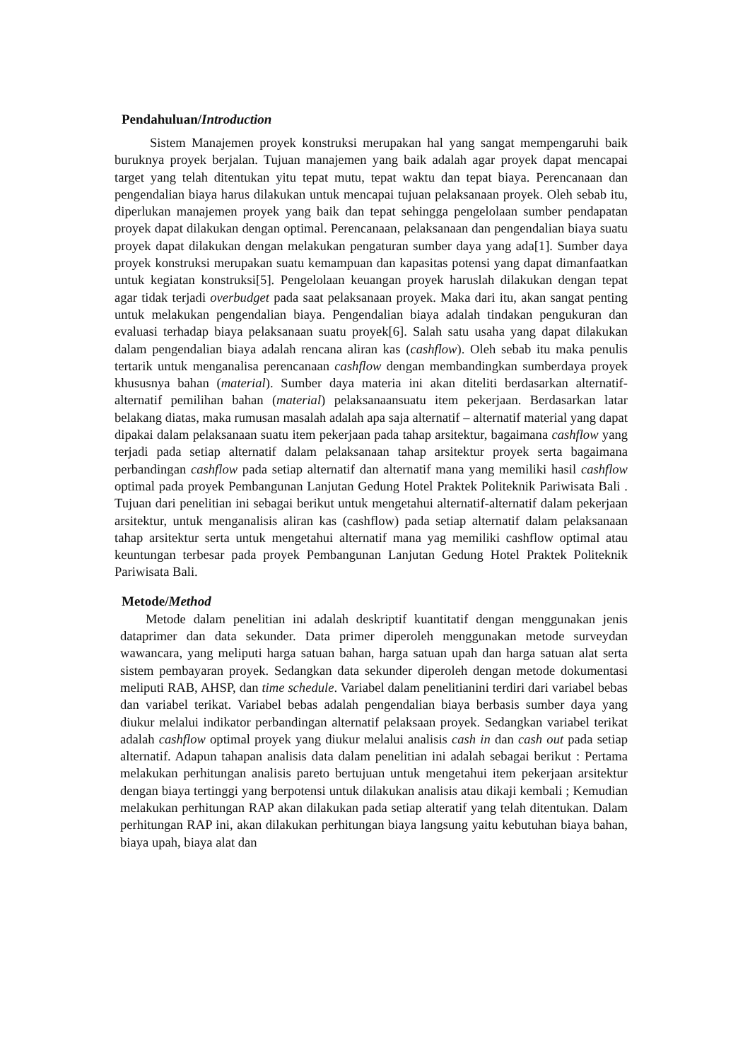Pendahuluan/Introduction
Sistem Manajemen proyek konstruksi merupakan hal yang sangat mempengaruhi baik buruknya proyek berjalan. Tujuan manajemen yang baik adalah agar proyek dapat mencapai target yang telah ditentukan yitu tepat mutu, tepat waktu dan tepat biaya. Perencanaan dan pengendalian biaya harus dilakukan untuk mencapai tujuan pelaksanaan proyek. Oleh sebab itu, diperlukan manajemen proyek yang baik dan tepat sehingga pengelolaan sumber pendapatan proyek dapat dilakukan dengan optimal. Perencanaan, pelaksanaan dan pengendalian biaya suatu proyek dapat dilakukan dengan melakukan pengaturan sumber daya yang ada[1]. Sumber daya proyek konstruksi merupakan suatu kemampuan dan kapasitas potensi yang dapat dimanfaatkan untuk kegiatan konstruksi[5]. Pengelolaan keuangan proyek haruslah dilakukan dengan tepat agar tidak terjadi overbudget pada saat pelaksanaan proyek. Maka dari itu, akan sangat penting untuk melakukan pengendalian biaya. Pengendalian biaya adalah tindakan pengukuran dan evaluasi terhadap biaya pelaksanaan suatu proyek[6]. Salah satu usaha yang dapat dilakukan dalam pengendalian biaya adalah rencana aliran kas (cashflow). Oleh sebab itu maka penulis tertarik untuk menganalisa perencanaan cashflow dengan membandingkan sumberdaya proyek khususnya bahan (material). Sumber daya materia ini akan diteliti berdasarkan alternatif-alternatif pemilihan bahan (material) pelaksanaansuatu item pekerjaan. Berdasarkan latar belakang diatas, maka rumusan masalah adalah apa saja alternatif – alternatif material yang dapat dipakai dalam pelaksanaan suatu item pekerjaan pada tahap arsitektur, bagaimana cashflow yang terjadi pada setiap alternatif dalam pelaksanaan tahap arsitektur proyek serta bagaimana perbandingan cashflow pada setiap alternatif dan alternatif mana yang memiliki hasil cashflow optimal pada proyek Pembangunan Lanjutan Gedung Hotel Praktek Politeknik Pariwisata Bali . Tujuan dari penelitian ini sebagai berikut untuk mengetahui alternatif-alternatif dalam pekerjaan arsitektur, untuk menganalisis aliran kas (cashflow) pada setiap alternatif dalam pelaksanaan tahap arsitektur serta untuk mengetahui alternatif mana yag memiliki cashflow optimal atau keuntungan terbesar pada proyek Pembangunan Lanjutan Gedung Hotel Praktek Politeknik Pariwisata Bali.
Metode/Method
Metode dalam penelitian ini adalah deskriptif kuantitatif dengan menggunakan jenis dataprimer dan data sekunder. Data primer diperoleh menggunakan metode surveydan wawancara, yang meliputi harga satuan bahan, harga satuan upah dan harga satuan alat serta sistem pembayaran proyek. Sedangkan data sekunder diperoleh dengan metode dokumentasi meliputi RAB, AHSP, dan time schedule. Variabel dalam penelitianini terdiri dari variabel bebas dan variabel terikat. Variabel bebas adalah pengendalian biaya berbasis sumber daya yang diukur melalui indikator perbandingan alternatif pelaksaan proyek. Sedangkan variabel terikat adalah cashflow optimal proyek yang diukur melalui analisis cash in dan cash out pada setiap alternatif. Adapun tahapan analisis data dalam penelitian ini adalah sebagai berikut : Pertama melakukan perhitungan analisis pareto bertujuan untuk mengetahui item pekerjaan arsitektur dengan biaya tertinggi yang berpotensi untuk dilakukan analisis atau dikaji kembali ; Kemudian melakukan perhitungan RAP akan dilakukan pada setiap alteratif yang telah ditentukan. Dalam perhitungan RAP ini, akan dilakukan perhitungan biaya langsung yaitu kebutuhan biaya bahan, biaya upah, biaya alat dan